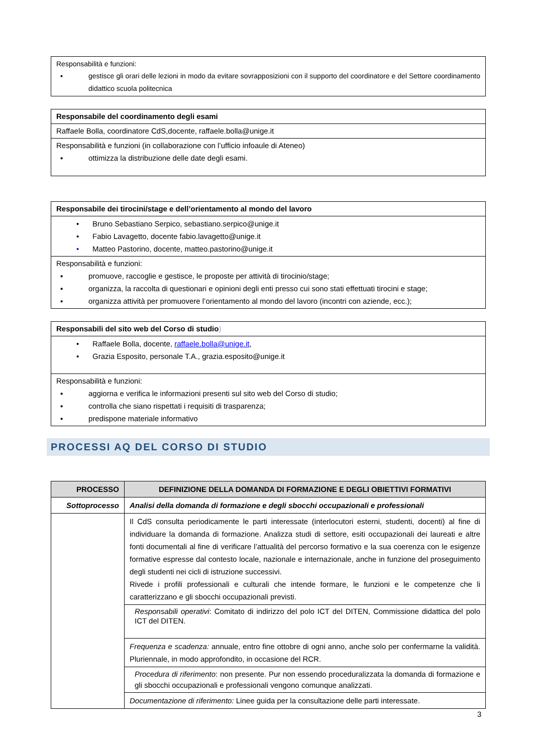Responsabilità e funzioni:
▪ gestisce gli orari delle lezioni in modo da evitare sovrapposizioni con il supporto del coordinatore e del Settore coordinamento didattico scuola politecnica
Responsabile del coordinamento degli esami
Raffaele Bolla, coordinatore CdS,docente, raffaele.bolla@unige.it
Responsabilità e funzioni (in collaborazione con l’ufficio infoaule di Ateneo)
▪ ottimizza la distribuzione delle date degli esami.
Responsabile dei tirocini/stage e dell’orientamento al mondo del lavoro
• Bruno Sebastiano Serpico, sebastiano.serpico@unige.it
• Fabio Lavagetto, docente fabio.lavagetto@unige.it
• Matteo Pastorino, docente, matteo.pastorino@unige.it
Responsabilità e funzioni:
▪ promuove, raccoglie e gestisce, le proposte per attività di tirocinio/stage;
▪ organizza, la raccolta di questionari e opinioni degli enti presso cui sono stati effettuati tirocini e stage;
▪ organizza attività per promuovere l’orientamento al mondo del lavoro (incontri con aziende, ecc.);
Responsabili del sito web del Corso di studio)
• Raffaele Bolla, docente, raffaele.bolla@unige.it,
• Grazia Esposito, personale T.A., grazia.esposito@unige.it
Responsabilità e funzioni:
▪ aggiorna e verifica le informazioni presenti sul sito web del Corso di studio;
▪ controlla che siano rispettati i requisiti di trasparenza;
▪ predispone materiale informativo
PROCESSI AQ DEL CORSO DI STUDIO
| PROCESSO | DEFINIZIONE DELLA DOMANDA DI FORMAZIONE E DEGLI OBIETTIVI FORMATIVI |
| --- | --- |
| Sottoprocesso | Analisi della domanda di formazione e degli sbocchi occupazionali e professionali |
| | Il CdS consulta periodicamente le parti interessate (interlocutori esterni, studenti, docenti) al fine di individuare la domanda di formazione. Analizza studi di settore, esiti occupazionali dei laureati e altre fonti documentali al fine di verificare l’attualità del percorso formativo e la sua coerenza con le esigenze formative espresse dal contesto locale, nazionale e internazionale, anche in funzione del proseguimento degli studenti nei cicli di istruzione successivi. Rivede i profili professionali e culturali che intende formare, le funzioni e le competenze che li caratterizzano e gli sbocchi occupazionali previsti. |
| | Responsabili operativi : Comitato di indirizzo del polo ICT del DITEN, Commissione didattica del polo ICT del DITEN. |
| | Frequenza e scadenza: annuale, entro fine ottobre di ogni anno, anche solo per confermarne la validità. Pluriennale, in modo approfondito, in occasione del RCR. |
| | Procedura di riferimento : non presente. Pur non essendo proceduralizzata la domanda di formazione e gli sbocchi occupazionali e professionali vengono comunque analizzati. |
| | Documentazione di riferimento: Linee guida per la consultazione delle parti interessate. |
3